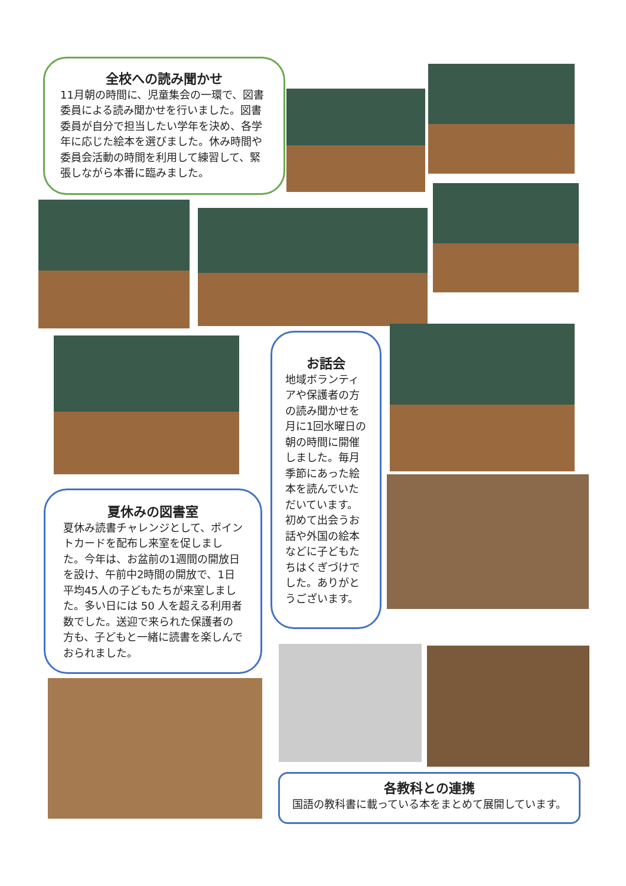全校への読み聞かせ
11月朝の時間に、児童集会の一環で、図書委員による読み聞かせを行いました。図書委員が自分で担当したい学年を決め、各学年に応じた絵本を選びました。休み時間や委員会活動の時間を利用して練習して、緊張しながら本番に臨みました。
お話会
地域ボランティアや保護者の方の読み聞かせを月に1回水曜日の朝の時間に開催しました。毎月季節にあった絵本を読んでいただいています。初めて出会うお話や外国の絵本などに子どもたちはくぎづけでした。ありがとうございます。
夏休みの図書室
夏休み読書チャレンジとして、ポイントカードを配布し来室を促しました。今年は、お盆前の1週間の開放日を設け、午前中2時間の開放で、1日平均45人の子どもたちが来室しました。多い日には 50 人を超える利用者数でした。送迎で来られた保護者の方も、子どもと一緒に読書を楽しんでおられました。
各教科との連携
国語の教科書に載っている本をまとめて展開しています。